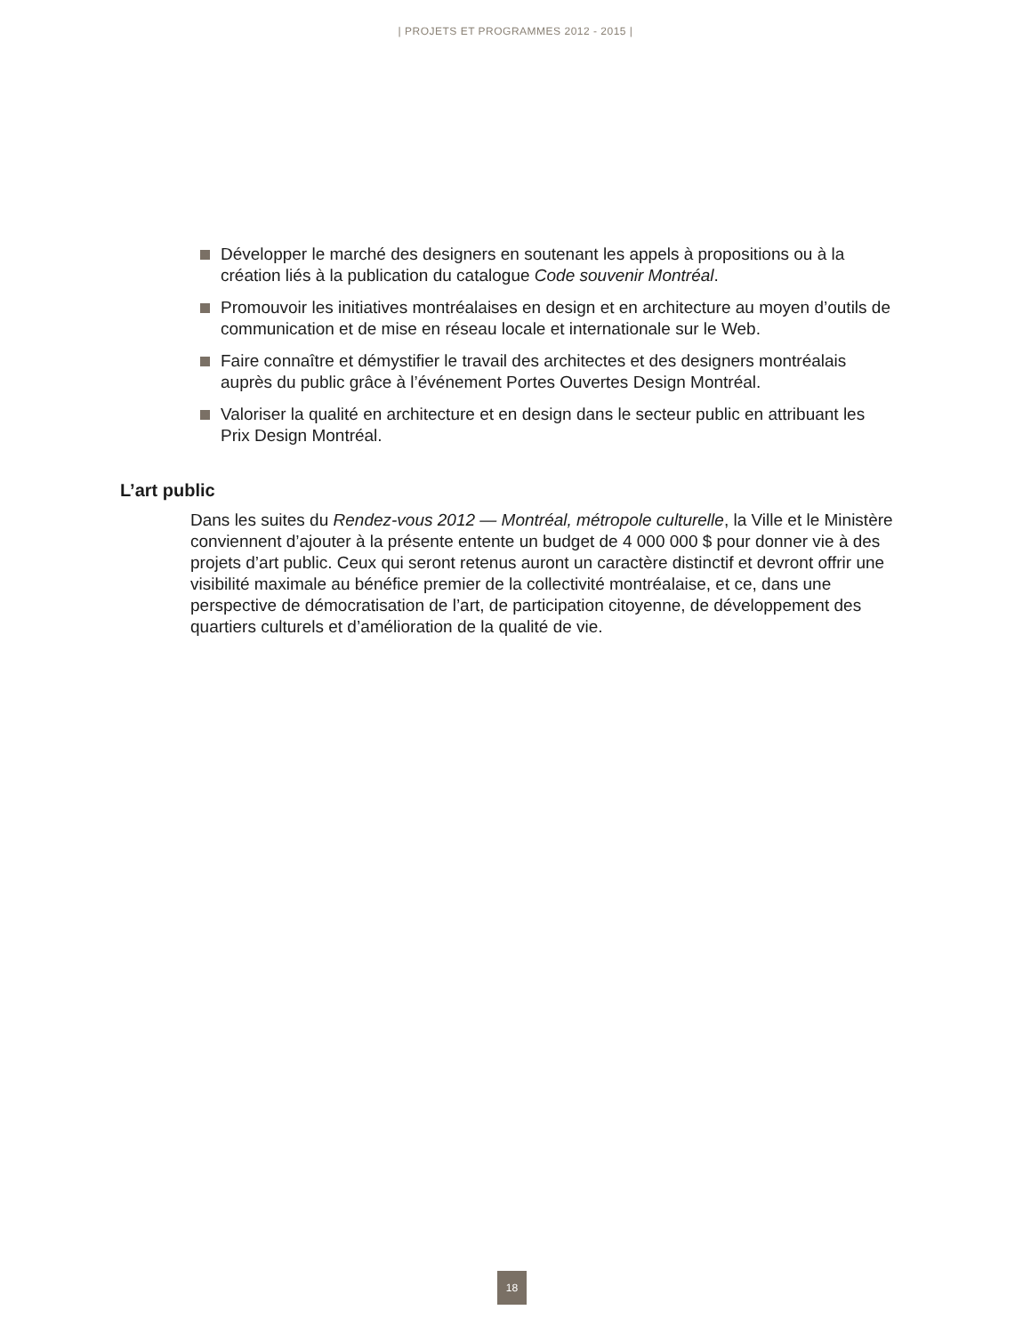| PROJETS ET PROGRAMMES 2012 - 2015 |
Développer le marché des designers en soutenant les appels à propositions ou à la création liés à la publication du catalogue Code souvenir Montréal.
Promouvoir les initiatives montréalaises en design et en architecture au moyen d’outils de communication et de mise en réseau locale et internationale sur le Web.
Faire connaître et démystifier le travail des architectes et des designers montréalais auprès du public grâce à l’événement Portes Ouvertes Design Montréal.
Valoriser la qualité en architecture et en design dans le secteur public en attribuant les Prix Design Montréal.
L’art public
Dans les suites du Rendez-vous 2012 — Montréal, métropole culturelle, la Ville et le Ministère conviennent d’ajouter à la présente entente un budget de 4 000 000 $ pour donner vie à des projets d’art public. Ceux qui seront retenus auront un caractère distinctif et devront offrir une visibilité maximale au bénéfice premier de la collectivité montréalaise, et ce, dans une perspective de démocratisation de l’art, de participation citoyenne, de développement des quartiers culturels et d’amélioration de la qualité de vie.
18